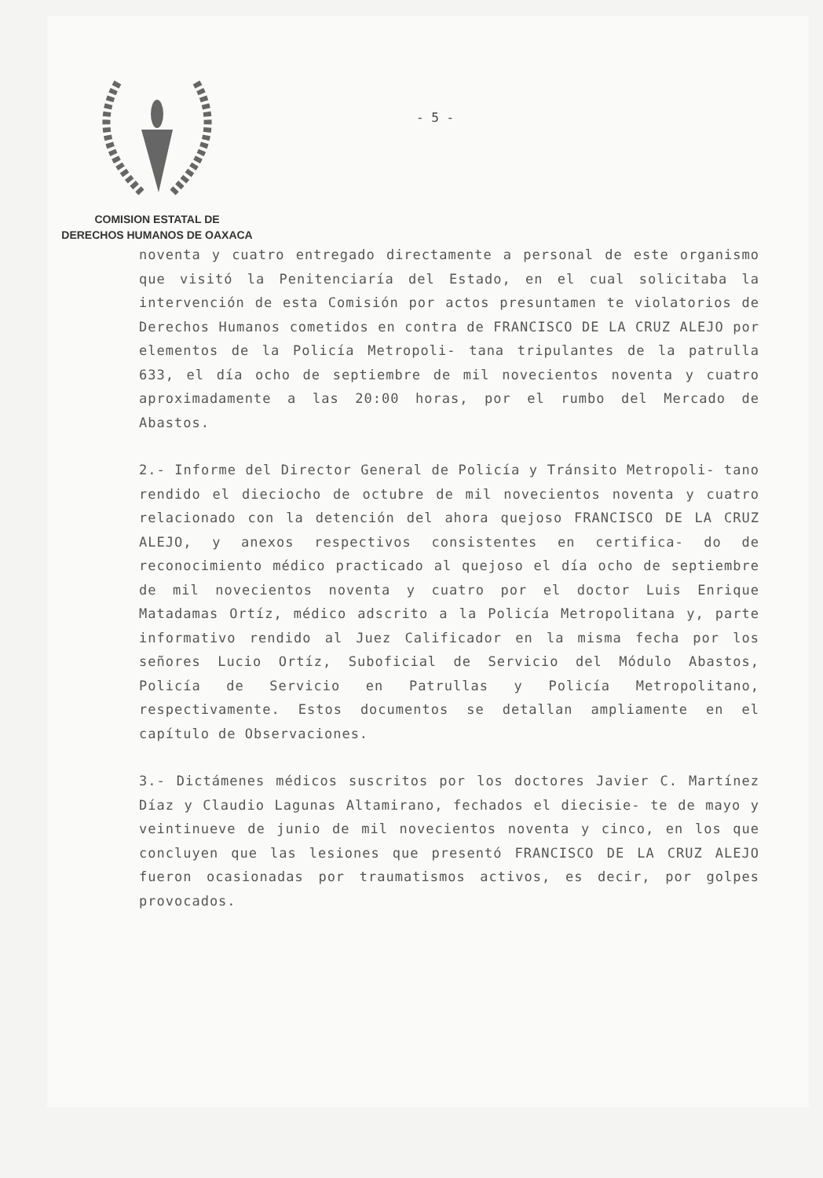COMISION ESTATAL DE
DERECHOS HUMANOS DE OAXACA
- 5 -
noventa y cuatro entregado directamente a personal de este organismo que visitó la Penitenciaría del Estado, en el cual solicitaba la intervención de esta Comisión por actos presuntamen te violatorios de Derechos Humanos cometidos en contra de FRANCISCO DE LA CRUZ ALEJO por elementos de la Policía Metropoli- tana tripulantes de la patrulla 633, el día ocho de septiembre de mil novecientos noventa y cuatro aproximadamente a las 20:00 horas, por el rumbo del Mercado de Abastos.
2.- Informe del Director General de Policía y Tránsito Metropoli- tano rendido el dieciocho de octubre de mil novecientos noventa y cuatro relacionado con la detención del ahora quejoso FRANCISCO DE LA CRUZ ALEJO, y anexos respectivos consistentes en certifica- do de reconocimiento médico practicado al quejoso el día ocho de septiembre de mil novecientos noventa y cuatro por el doctor Luis Enrique Matadamas Ortíz, médico adscrito a la Policía Metropolitana y, parte informativo rendido al Juez Calificador en la misma fecha por los señores Lucio Ortíz, Suboficial de Servicio del Módulo Abastos, Policía de Servicio en Patrullas y Policía Metropolitano, respectivamente. Estos documentos se detallan ampliamente en el capítulo de Observaciones.
3.- Dictámenes médicos suscritos por los doctores Javier C. Martínez Díaz y Claudio Lagunas Altamirano, fechados el diecisie- te de mayo y veintinueve de junio de mil novecientos noventa y cinco, en los que concluyen que las lesiones que presentó FRANCISCO DE LA CRUZ ALEJO fueron ocasionadas por traumatismos activos, es decir, por golpes provocados.